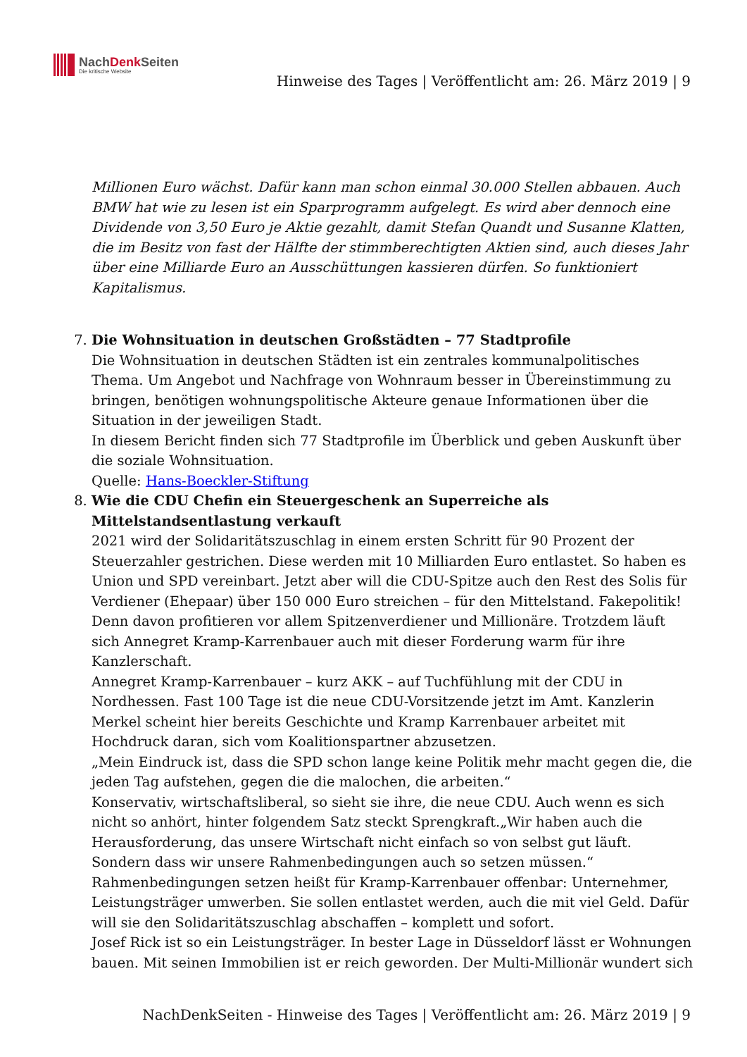NachDenk Seiten
Die kritische Website
Hinweise des Tages | Veröffentlicht am: 26. März 2019 | 9
Millionen Euro wächst. Dafür kann man schon einmal 30.000 Stellen abbauen. Auch BMW hat wie zu lesen ist ein Sparprogramm aufgelegt. Es wird aber dennoch eine Dividende von 3,50 Euro je Aktie gezahlt, damit Stefan Quandt und Susanne Klatten, die im Besitz von fast der Hälfte der stimmberechtigten Aktien sind, auch dieses Jahr über eine Milliarde Euro an Ausschüttungen kassieren dürfen. So funktioniert Kapitalismus.
7. Die Wohnsituation in deutschen Großstädten – 77 Stadtprofile
Die Wohnsituation in deutschen Städten ist ein zentrales kommunalpolitisches Thema. Um Angebot und Nachfrage von Wohnraum besser in Übereinstimmung zu bringen, benötigen wohnungspolitische Akteure genaue Informationen über die Situation in der jeweiligen Stadt.
In diesem Bericht finden sich 77 Stadtprofile im Überblick und geben Auskunft über die soziale Wohnsituation.
Quelle: Hans-Boeckler-Stiftung
8. Wie die CDU Chefin ein Steuergeschenk an Superreiche als Mittelstandsentlastung verkauft
2021 wird der Solidaritätszuschlag in einem ersten Schritt für 90 Prozent der Steuerzahler gestrichen. Diese werden mit 10 Milliarden Euro entlastet. So haben es Union und SPD vereinbart. Jetzt aber will die CDU-Spitze auch den Rest des Solis für Verdiener (Ehepaar) über 150 000 Euro streichen – für den Mittelstand. Fakepolitik! Denn davon profitieren vor allem Spitzenverdiener und Millionäre. Trotzdem läuft sich Annegret Kramp-Karrenbauer auch mit dieser Forderung warm für ihre Kanzlerschaft.
Annegret Kramp-Karrenbauer – kurz AKK – auf Tuchfühlung mit der CDU in Nordhessen. Fast 100 Tage ist die neue CDU-Vorsitzende jetzt im Amt. Kanzlerin Merkel scheint hier bereits Geschichte und Kramp Karrenbauer arbeitet mit Hochdruck daran, sich vom Koalitionspartner abzusetzen.
„Mein Eindruck ist, dass die SPD schon lange keine Politik mehr macht gegen die, die jeden Tag aufstehen, gegen die die malochen, die arbeiten.“
Konservativ, wirtschaftsliberal, so sieht sie ihre, die neue CDU. Auch wenn es sich nicht so anhört, hinter folgendem Satz steckt Sprengkraft.„Wir haben auch die Herausforderung, das unsere Wirtschaft nicht einfach so von selbst gut läuft. Sondern dass wir unsere Rahmenbedingungen auch so setzen müssen.“
Rahmenbedingungen setzen heißt für Kramp-Karrenbauer offenbar: Unternehmer, Leistungsträger umwerben. Sie sollen entlastet werden, auch die mit viel Geld. Dafür will sie den Solidaritätszuschlag abschaffen – komplett und sofort.
Josef Rick ist so ein Leistungsträger. In bester Lage in Düsseldorf lässt er Wohnungen bauen. Mit seinen Immobilien ist er reich geworden. Der Multi-Millionär wundert sich
NachDenkSeiten - Hinweise des Tages | Veröffentlicht am: 26. März 2019 | 9